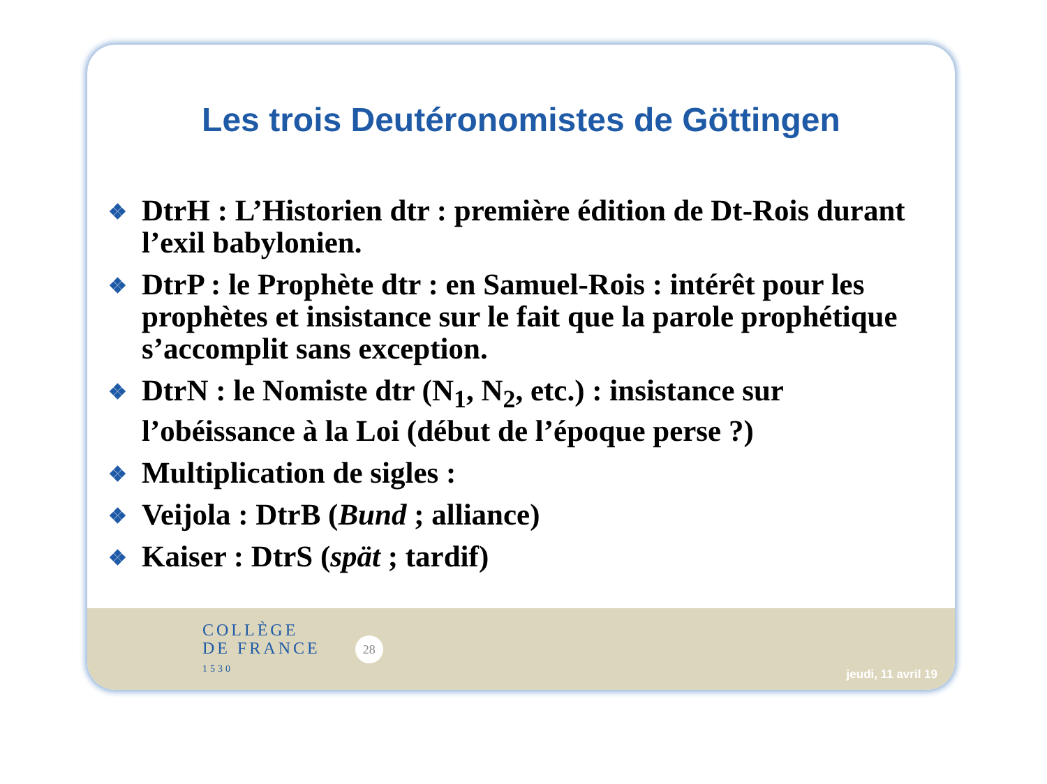Les trois Deutéronomistes de Göttingen
❖ DtrH : L’Historien dtr : première édition de Dt-Rois durant l’exil babylonien.
❖ DtrP : le Prophète dtr : en Samuel-Rois : intérêt pour les prophètes et insistance sur le fait que la parole prophétique s’accomplit sans exception.
❖ DtrN : le Nomiste dtr (N<sub>1</sub>, N<sub>2</sub>, etc.) : insistance sur l’obéissance à la Loi (début de l’époque perse ?)
❖ Multiplication de sigles :
❖ Veijola : DtrB (Bund ; alliance)
❖ Kaiser : DtrS (spät ; tardif)
COLLÈGE
DE FRANCE
1530
28
jeudi, 11 avril 19